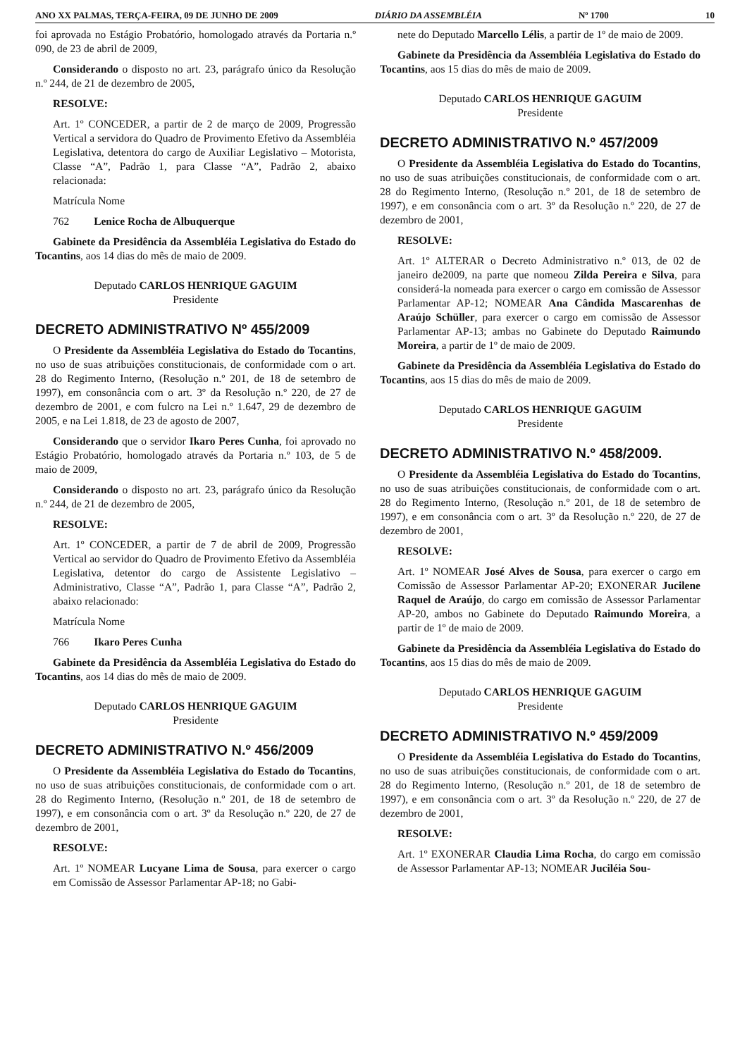ANO XX PALMAS, TERÇA-FEIRA, 09 DE JUNHO DE 2009 DIÁRIO DA ASSEMBLÉIA Nº 1700 10
foi aprovada no Estágio Probatório, homologado através da Portaria n.º 090, de 23 de abril de 2009,
Considerando o disposto no art. 23, parágrafo único da Resolução n.º 244, de 21 de dezembro de 2005,
RESOLVE:
Art. 1º CONCEDER, a partir de 2 de março de 2009, Progressão Vertical a servidora do Quadro de Provimento Efetivo da Assembléia Legislativa, detentora do cargo de Auxiliar Legislativo – Motorista, Classe “A”, Padrão 1, para Classe “A”, Padrão 2, abaixo relacionada:
Matrícula Nome
762 Lenice Rocha de Albuquerque
Gabinete da Presidência da Assembléia Legislativa do Estado do Tocantins, aos 14 dias do mês de maio de 2009.
Deputado CARLOS HENRIQUE GAGUIM
Presidente
DECRETO ADMINISTRATIVO Nº 455/2009
O Presidente da Assembléia Legislativa do Estado do Tocantins, no uso de suas atribuições constitucionais, de conformidade com o art. 28 do Regimento Interno, (Resolução n.º 201, de 18 de setembro de 1997), em consonância com o art. 3º da Resolução n.º 220, de 27 de dezembro de 2001, e com fulcro na Lei n.º 1.647, 29 de dezembro de 2005, e na Lei 1.818, de 23 de agosto de 2007,
Considerando que o servidor Ikaro Peres Cunha, foi aprovado no Estágio Probatório, homologado através da Portaria n.º 103, de 5 de maio de 2009,
Considerando o disposto no art. 23, parágrafo único da Resolução n.º 244, de 21 de dezembro de 2005,
RESOLVE:
Art. 1º CONCEDER, a partir de 7 de abril de 2009, Progressão Vertical ao servidor do Quadro de Provimento Efetivo da Assembléia Legislativa, detentor do cargo de Assistente Legislativo – Administrativo, Classe “A”, Padrão 1, para Classe “A”, Padrão 2, abaixo relacionado:
Matrícula Nome
766 Ikaro Peres Cunha
Gabinete da Presidência da Assembléia Legislativa do Estado do Tocantins, aos 14 dias do mês de maio de 2009.
Deputado CARLOS HENRIQUE GAGUIM
Presidente
DECRETO ADMINISTRATIVO N.º 456/2009
O Presidente da Assembléia Legislativa do Estado do Tocantins, no uso de suas atribuições constitucionais, de conformidade com o art. 28 do Regimento Interno, (Resolução n.º 201, de 18 de setembro de 1997), e em consonância com o art. 3º da Resolução n.º 220, de 27 de dezembro de 2001,
RESOLVE:
Art. 1º NOMEAR Lucyane Lima de Sousa, para exercer o cargo em Comissão de Assessor Parlamentar AP-18; no Gabi-
nete do Deputado Marcello Lélis, a partir de 1º de maio de 2009.
Gabinete da Presidência da Assembléia Legislativa do Estado do Tocantins, aos 15 dias do mês de maio de 2009.
Deputado CARLOS HENRIQUE GAGUIM
Presidente
DECRETO ADMINISTRATIVO N.º 457/2009
O Presidente da Assembléia Legislativa do Estado do Tocantins, no uso de suas atribuições constitucionais, de conformidade com o art. 28 do Regimento Interno, (Resolução n.º 201, de 18 de setembro de 1997), e em consonância com o art. 3º da Resolução n.º 220, de 27 de dezembro de 2001,
RESOLVE:
Art. 1º ALTERAR o Decreto Administrativo n.º 013, de 02 de janeiro de2009, na parte que nomeou Zilda Pereira e Silva, para considerá-la nomeada para exercer o cargo em comissão de Assessor Parlamentar AP-12; NOMEAR Ana Cândida Mascarenhas de Araújo Schüller, para exercer o cargo em comissão de Assessor Parlamentar AP-13; ambas no Gabinete do Deputado Raimundo Moreira, a partir de 1º de maio de 2009.
Gabinete da Presidência da Assembléia Legislativa do Estado do Tocantins, aos 15 dias do mês de maio de 2009.
Deputado CARLOS HENRIQUE GAGUIM
Presidente
DECRETO ADMINISTRATIVO N.º 458/2009.
O Presidente da Assembléia Legislativa do Estado do Tocantins, no uso de suas atribuições constitucionais, de conformidade com o art. 28 do Regimento Interno, (Resolução n.º 201, de 18 de setembro de 1997), e em consonância com o art. 3º da Resolução n.º 220, de 27 de dezembro de 2001,
RESOLVE:
Art. 1º NOMEAR José Alves de Sousa, para exercer o cargo em Comissão de Assessor Parlamentar AP-20; EXONERAR Jucilene Raquel de Araújo, do cargo em comissão de Assessor Parlamentar AP-20, ambos no Gabinete do Deputado Raimundo Moreira, a partir de 1º de maio de 2009.
Gabinete da Presidência da Assembléia Legislativa do Estado do Tocantins, aos 15 dias do mês de maio de 2009.
Deputado CARLOS HENRIQUE GAGUIM
Presidente
DECRETO ADMINISTRATIVO N.º 459/2009
O Presidente da Assembléia Legislativa do Estado do Tocantins, no uso de suas atribuições constitucionais, de conformidade com o art. 28 do Regimento Interno, (Resolução n.º 201, de 18 de setembro de 1997), e em consonância com o art. 3º da Resolução n.º 220, de 27 de dezembro de 2001,
RESOLVE:
Art. 1º EXONERAR Claudia Lima Rocha, do cargo em comissão de Assessor Parlamentar AP-13; NOMEAR Juciléia Sou-